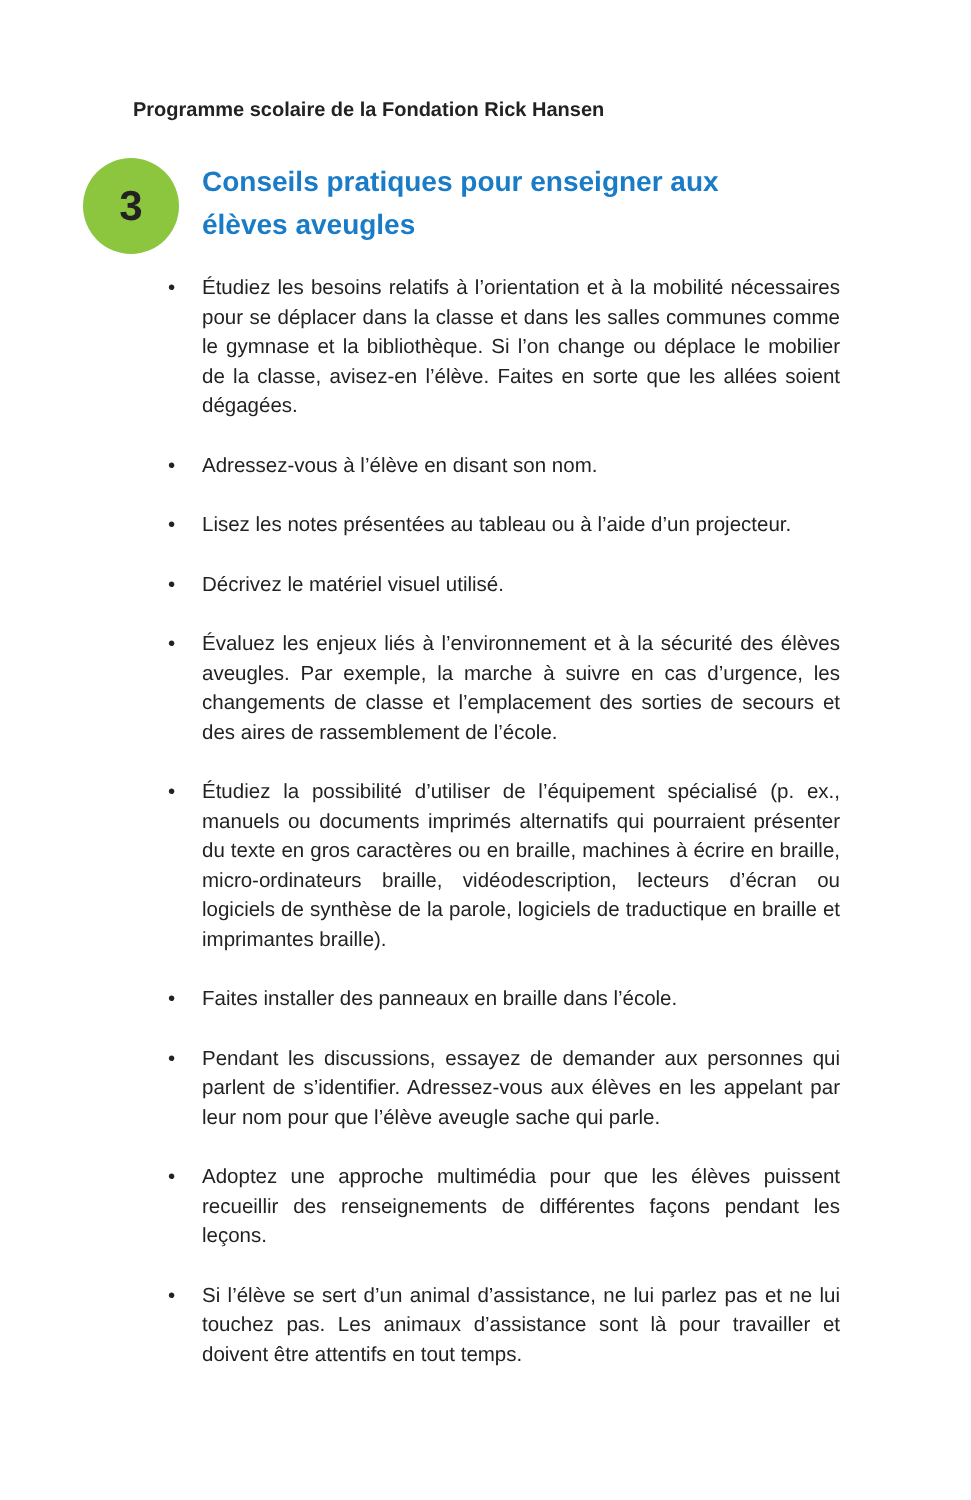Programme scolaire de la Fondation Rick Hansen
3
Conseils pratiques pour enseigner aux élèves aveugles
• Étudiez les besoins relatifs à l’orientation et à la mobilité nécessaires pour se déplacer dans la classe et dans les salles communes comme le gymnase et la bibliothèque. Si l’on change ou déplace le mobilier de la classe, avisez-en l’élève. Faites en sorte que les allées soient dégagées.
• Adressez-vous à l’élève en disant son nom.
• Lisez les notes présentées au tableau ou à l’aide d’un projecteur.
• Décrivez le matériel visuel utilisé.
• Évaluez les enjeux liés à l’environnement et à la sécurité des élèves aveugles. Par exemple, la marche à suivre en cas d’urgence, les changements de classe et l’emplacement des sorties de secours et des aires de rassemblement de l’école.
• Étudiez la possibilité d’utiliser de l’équipement spécialisé (p. ex., manuels ou documents imprimés alternatifs qui pourraient présenter du texte en gros caractères ou en braille, machines à écrire en braille, micro-ordinateurs braille, vidéodescription, lecteurs d’écran ou logiciels de synthèse de la parole, logiciels de traductique en braille et imprimantes braille).
• Faites installer des panneaux en braille dans l’école.
• Pendant les discussions, essayez de demander aux personnes qui parlent de s’identifier. Adressez-vous aux élèves en les appelant par leur nom pour que l’élève aveugle sache qui parle.
• Adoptez une approche multimédia pour que les élèves puissent recueillir des renseignements de différentes façons pendant les leçons.
• Si l’élève se sert d’un animal d’assistance, ne lui parlez pas et ne lui touchez pas. Les animaux d’assistance sont là pour travailler et doivent être attentifs en tout temps.